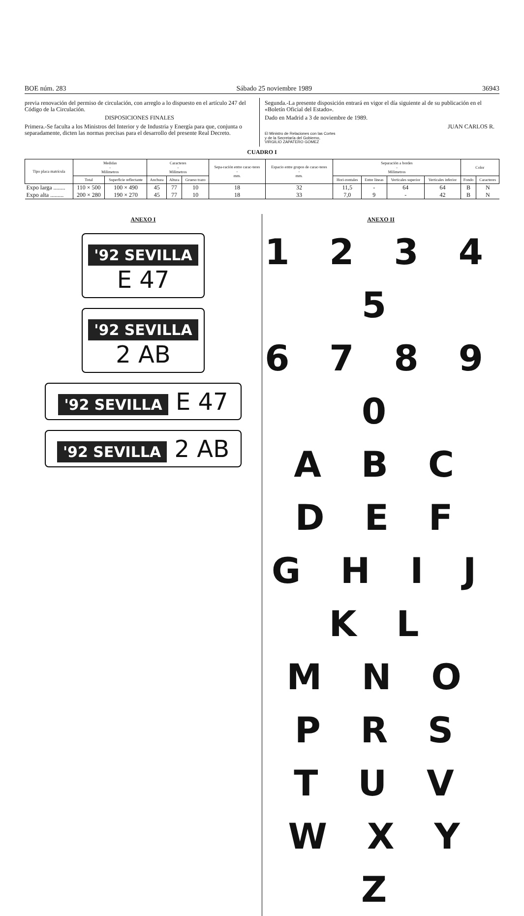BOE núm. 283 Sábado 25 noviembre 1989 36943
previa renovación del permiso de circulación, con arreglo a lo dispuesto en el artículo 247 del Código de la Circulación.
DISPOSICIONES FINALES
Primera.-Se faculta a los Ministros del Interior y de Industria y Energía para que, conjunta o separadamente, dicten las normas precisas para el desarrollo del presente Real Decreto.
Segunda.-La presente disposición entrará en vigor el día siguiente al de su publicación en el «Boletín Oficial del Estado».
Dado en Madrid a 3 de noviembre de 1989.
JUAN CARLOS R.
El Ministro de Relaciones con las Cortes
y de la Secretaría del Gobierno,
VIRGILIO ZAPATERO GOMEZ
CUADRO I
| Tipo placa matrícula | Medidas - Milímetros | | Caracteres - Milímetros | | | Sepa-ración entre carac-teres - mm. | Espacio entre grupos de carac-teres - mm. | Separación a bordes - Milímetros | | | | Color | |
| --- | --- | --- | --- | --- | --- | --- | --- | --- | --- | --- | --- | --- | --- |
| | Total | Superficie reflectante | Anchura | Altura | Grueso trazo | | | Hori-zontales | Entre líneas | Verticales superior | Verticales inferior | Fondo | Caracteres |
| Expo larga ........ | 110 × 500 | 100 × 490 | 45 | 77 | 10 | 18 | 32 | 11,5 | - | 64 | 64 | B | N |
| Expo alta ......... | 200 × 280 | 190 × 270 | 45 | 77 | 10 | 18 | 33 | 7,0 | 9 | - | 42 | B | N |
ANEXO I
'92 SEVILLA
E 47
'92 SEVILLA
2 AB
'92 SEVILLA E 47
'92 SEVILLA 2 AB
ANEXO II
1 2 3 4 5
6 7 8 9 0
A B C D E F
G H I J K L
M N O P R S
T U V W X Y Z